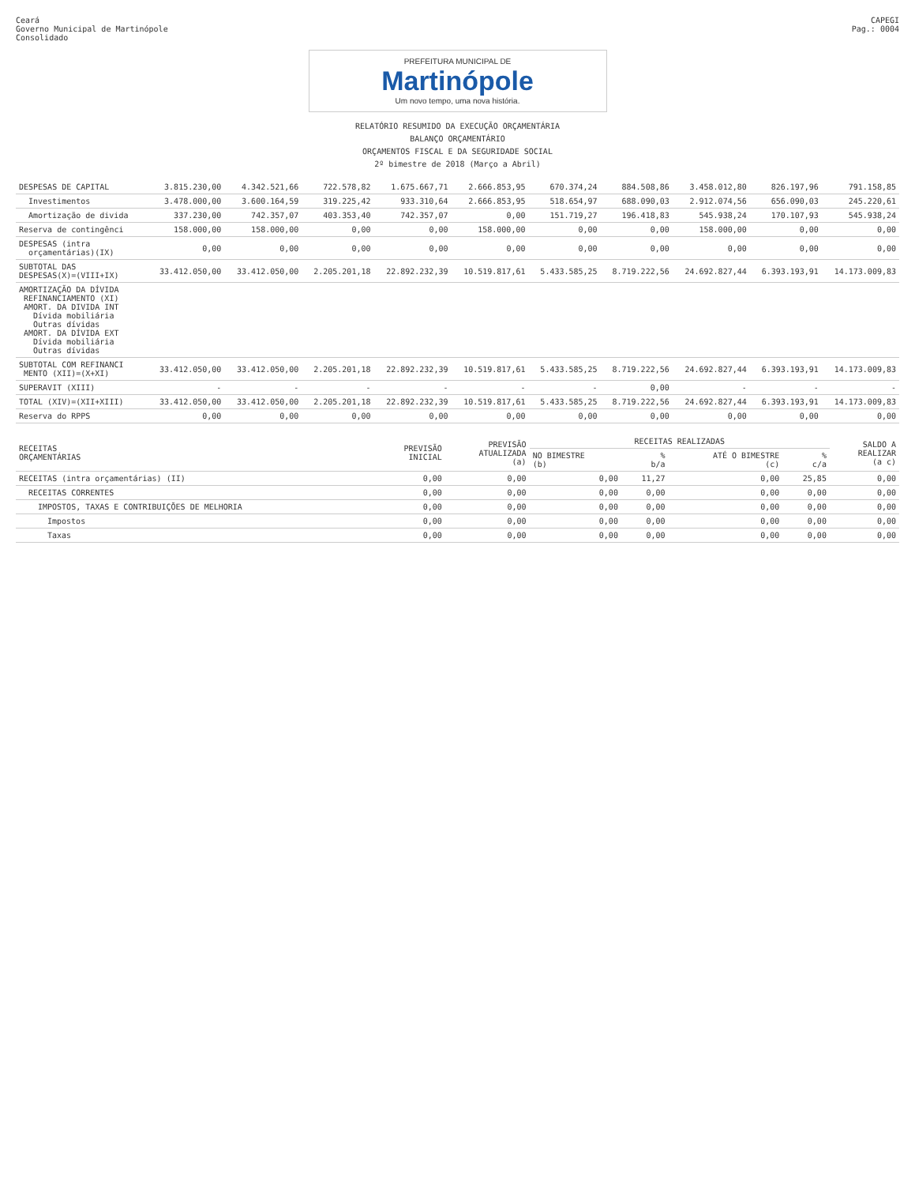Ceará
Governo Municipal de Martinópole
Consolidado
CAPEGI
Pag.: 0004
PREFEITURA MUNICIPAL DE
Martinópole
Um novo tempo, uma nova história.
RELATÓRIO RESUMIDO DA EXECUÇÃO ORÇAMENTÁRIA
BALANÇO ORÇAMENTÁRIO
ORÇAMENTOS FISCAL E DA SEGURIDADE SOCIAL
2º bimestre de 2018 (Março a Abril)
| DESPESAS DE CAPITAL | 3.815.230,00 | 4.342.521,66 | 722.578,82 | 1.675.667,71 | 2.666.853,95 | 670.374,24 | 884.508,86 | 3.458.012,80 | 826.197,96 | 791.158,85 |
| Investimentos | 3.478.000,00 | 3.600.164,59 | 319.225,42 | 933.310,64 | 2.666.853,95 | 518.654,97 | 688.090,03 | 2.912.074,56 | 656.090,03 | 245.220,61 |
| Amortização de divida | 337.230,00 | 742.357,07 | 403.353,40 | 742.357,07 | 0,00 | 151.719,27 | 196.418,83 | 545.938,24 | 170.107,93 | 545.938,24 |
| Reserva de contingênci | 158.000,00 | 158.000,00 | 0,00 | 0,00 | 158.000,00 | 0,00 | 0,00 | 158.000,00 | 0,00 | 0,00 |
| DESPESAS (intra orçamentárias)(IX) | 0,00 | 0,00 | 0,00 | 0,00 | 0,00 | 0,00 | 0,00 | 0,00 | 0,00 | 0,00 |
| SUBTOTAL DAS DESPESAS(X)=(VIII+IX) | 33.412.050,00 | 33.412.050,00 | 2.205.201,18 | 22.892.232,39 | 10.519.817,61 | 5.433.585,25 | 8.719.222,56 | 24.692.827,44 | 6.393.193,91 | 14.173.009,83 |
| AMORTIZAÇÃO DA DÍVIDA REFINANCIAMENTO (XI) AMORT. DA DIVIDA INT Dívida mobiliária Outras dívidas AMORT. DA DÍVIDA EXT Dívida mobiliária Outras dívidas | | | | | | | | | | |
| SUBTOTAL COM REFINANCI MENTO (XII)=(X+XI) | 33.412.050,00 | 33.412.050,00 | 2.205.201,18 | 22.892.232,39 | 10.519.817,61 | 5.433.585,25 | 8.719.222,56 | 24.692.827,44 | 6.393.193,91 | 14.173.009,83 |
| SUPERAVIT (XIII) | - | - | - | - | - | - | 0,00 | - | - | - |
| TOTAL (XIV)=(XII+XIII) | 33.412.050,00 | 33.412.050,00 | 2.205.201,18 | 22.892.232,39 | 10.519.817,61 | 5.433.585,25 | 8.719.222,56 | 24.692.827,44 | 6.393.193,91 | 14.173.009,83 |
| Reserva do RPPS | 0,00 | 0,00 | 0,00 | 0,00 | 0,00 | 0,00 | 0,00 | 0,00 | 0,00 | 0,00 |
| RECEITAS ORÇAMENTÁRIAS | PREVISÃO INICIAL | PREVISÃO ATUALIZADA (a) | RECEITAS REALIZADAS | | | | SALDO A REALIZAR (a c) |
| --- | --- | --- | --- | --- | --- | --- | --- |
| | | | NO BIMESTRE (b) | % b/a | ATÉ O BIMESTRE (c) | % c/a | |
| RECEITAS (intra orçamentárias) (II) | 0,00 | 0,00 | 0,00 | 11,27 | 0,00 | 25,85 | 0,00 |
| RECEITAS CORRENTES | 0,00 | 0,00 | 0,00 | 0,00 | 0,00 | 0,00 | 0,00 |
| IMPOSTOS, TAXAS E CONTRIBUIÇÕES DE MELHORIA | 0,00 | 0,00 | 0,00 | 0,00 | 0,00 | 0,00 | 0,00 |
| Impostos | 0,00 | 0,00 | 0,00 | 0,00 | 0,00 | 0,00 | 0,00 |
| Taxas | 0,00 | 0,00 | 0,00 | 0,00 | 0,00 | 0,00 | 0,00 |